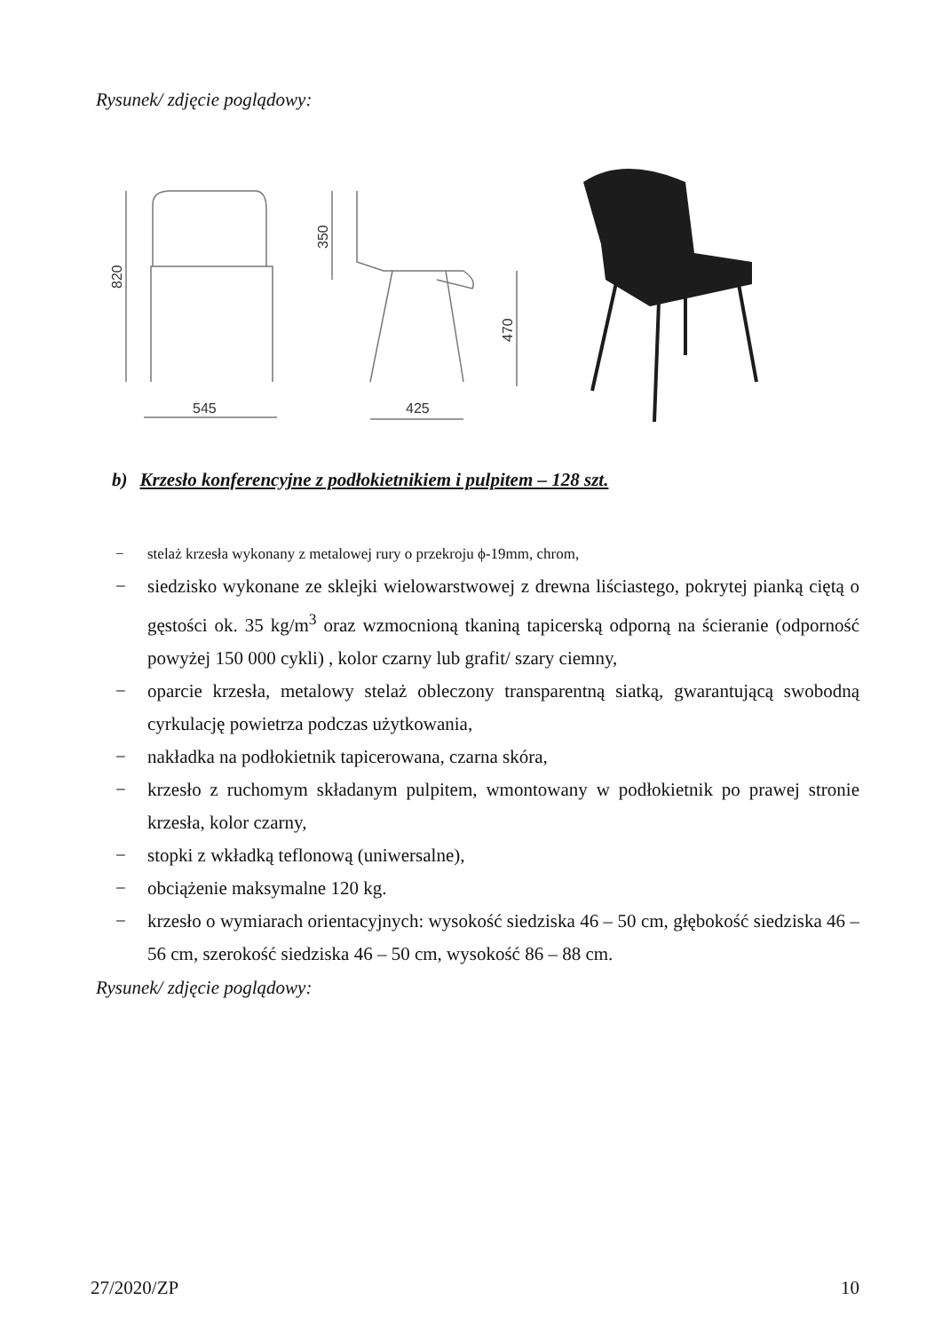Rysunek/ zdjęcie poglądowy:
545
425
820
350
470
b) Krzesło konferencyjne z podłokietnikiem i pulpitem – 128 szt.
− stelaż krzesła wykonany z metalowej rury o przekroju ϕ-19mm, chrom,
− siedzisko wykonane ze sklejki wielowarstwowej z drewna liściastego, pokrytej pianką ciętą o gęstości ok. 35 kg/m<sup>3</sup> oraz wzmocnioną tkaniną tapicerską odporną na ścieranie (odporność powyżej 150 000 cykli) , kolor czarny lub grafit/ szary ciemny,
− oparcie krzesła, metalowy stelaż obleczony transparentną siatką, gwarantującą swobodną cyrkulację powietrza podczas użytkowania,
− nakładka na podłokietnik tapicerowana, czarna skóra,
− krzesło z ruchomym składanym pulpitem, wmontowany w podłokietnik po prawej stronie krzesła, kolor czarny,
− stopki z wkładką teflonową (uniwersalne),
− obciążenie maksymalne 120 kg.
− krzesło o wymiarach orientacyjnych: wysokość siedziska 46 – 50 cm, głębokość siedziska 46 – 56 cm, szerokość siedziska 46 – 50 cm, wysokość 86 – 88 cm.
Rysunek/ zdjęcie poglądowy:
27/2020/ZP 10